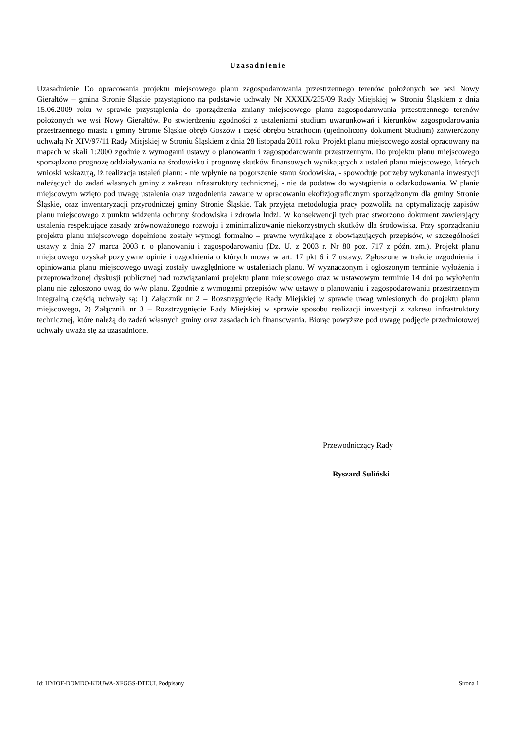Uzasadnienie
Uzasadnienie Do opracowania projektu miejscowego planu zagospodarowania przestrzennego terenów położonych we wsi Nowy Gierałtów – gmina Stronie Śląskie przystąpiono na podstawie uchwały Nr XXXIX/235/09 Rady Miejskiej w Stroniu Śląskiem z dnia 15.06.2009 roku w sprawie przystąpienia do sporządzenia zmiany miejscowego planu zagospodarowania przestrzennego terenów położonych we wsi Nowy Gierałtów. Po stwierdzeniu zgodności z ustaleniami studium uwarunkowań i kierunków zagospodarowania przestrzennego miasta i gminy Stronie Śląskie obręb Goszów i część obrębu Strachocin (ujednolicony dokument Studium) zatwierdzony uchwałą Nr XIV/97/11 Rady Miejskiej w Stroniu Śląskiem z dnia 28 listopada 2011 roku. Projekt planu miejscowego został opracowany na mapach w skali 1:2000 zgodnie z wymogami ustawy o planowaniu i zagospodarowaniu przestrzennym. Do projektu planu miejscowego sporządzono prognozę oddziaływania na środowisko i prognozę skutków finansowych wynikających z ustaleń planu miejscowego, których wnioski wskazują, iż realizacja ustaleń planu: - nie wpłynie na pogorszenie stanu środowiska, - spowoduje potrzeby wykonania inwestycji należących do zadań własnych gminy z zakresu infrastruktury technicznej, - nie da podstaw do wystąpienia o odszkodowania. W planie miejscowym wzięto pod uwagę ustalenia oraz uzgodnienia zawarte w opracowaniu ekofizjograficznym sporządzonym dla gminy Stronie Śląskie, oraz inwentaryzacji przyrodniczej gminy Stronie Śląskie. Tak przyjęta metodologia pracy pozwoliła na optymalizację zapisów planu miejscowego z punktu widzenia ochrony środowiska i zdrowia ludzi. W konsekwencji tych prac stworzono dokument zawierający ustalenia respektujące zasady zrównoważonego rozwoju i zminimalizowanie niekorzystnych skutków dla środowiska. Przy sporządzaniu projektu planu miejscowego dopełnione zostały wymogi formalno – prawne wynikające z obowiązujących przepisów, w szczególności ustawy z dnia 27 marca 2003 r. o planowaniu i zagospodarowaniu (Dz. U. z 2003 r. Nr 80 poz. 717 z późn. zm.). Projekt planu miejscowego uzyskał pozytywne opinie i uzgodnienia o których mowa w art. 17 pkt 6 i 7 ustawy. Zgłoszone w trakcie uzgodnienia i opiniowania planu miejscowego uwagi zostały uwzględnione w ustaleniach planu. W wyznaczonym i ogłoszonym terminie wyłożenia i przeprowadzonej dyskusji publicznej nad rozwiązaniami projektu planu miejscowego oraz w ustawowym terminie 14 dni po wyłożeniu planu nie zgłoszono uwag do w/w planu. Zgodnie z wymogami przepisów w/w ustawy o planowaniu i zagospodarowaniu przestrzennym integralną częścią uchwały są: 1) Załącznik nr 2 – Rozstrzygnięcie Rady Miejskiej w sprawie uwag wniesionych do projektu planu miejscowego, 2) Załącznik nr 3 – Rozstrzygnięcie Rady Miejskiej w sprawie sposobu realizacji inwestycji z zakresu infrastruktury technicznej, które należą do zadań własnych gminy oraz zasadach ich finansowania. Biorąc powyższe pod uwagę podjęcie przedmiotowej uchwały uważa się za uzasadnione.
Przewodniczący Rady
Ryszard Suliński
Id: HYIOF-DOMDO-KDUWA-XFGGS-DTEUI. Podpisany Strona 1